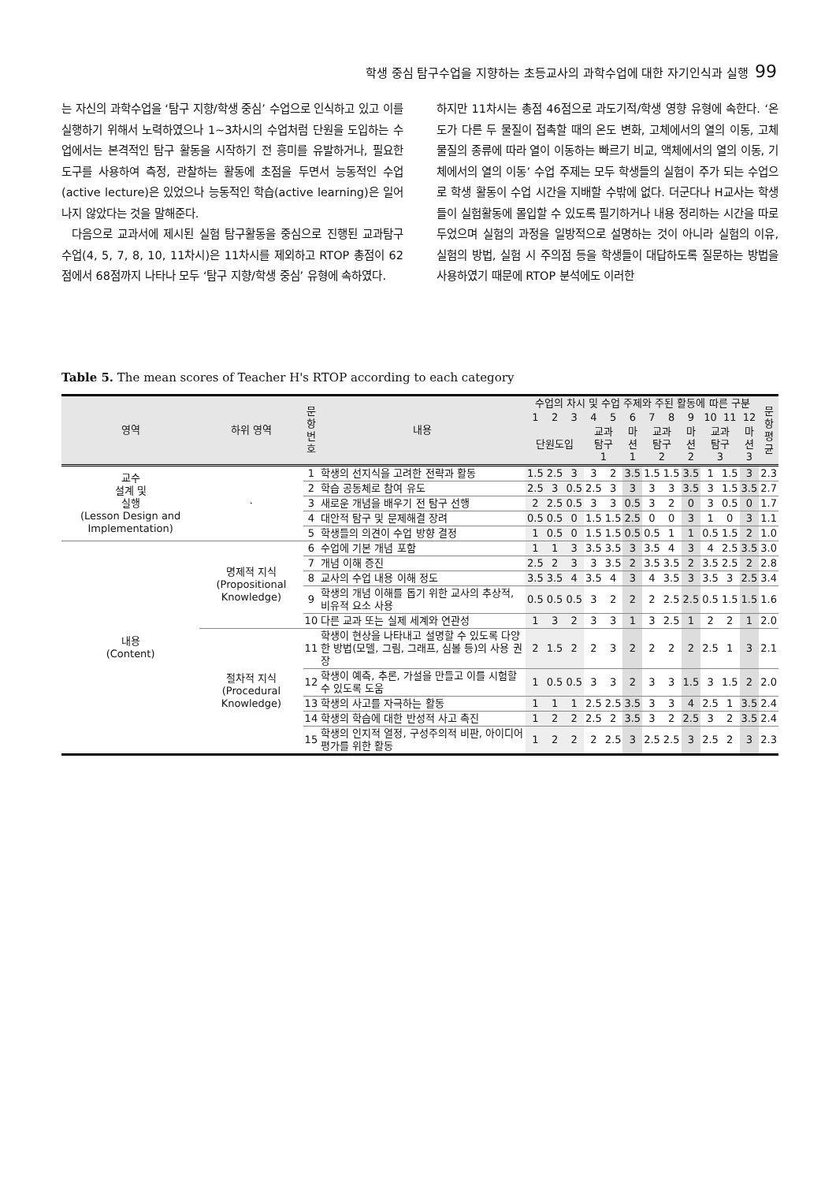학생 중심 탐구수업을 지향하는 초등교사의 과학수업에 대한 자기인식과 실행 99
는 자신의 과학수업을 ‘탐구 지향/학생 중심’ 수업으로 인식하고 있고 이를 실행하기 위해서 노력하였으나 1~3차시의 수업처럼 단원을 도입하는 수업에서는 본격적인 탐구 활동을 시작하기 전 흥미를 유발하거나, 필요한 도구를 사용하여 측정, 관찰하는 활동에 초점을 두면서 능동적인 수업(active lecture)은 있었으나 능동적인 학습(active learning)은 일어나지 않았다는 것을 말해준다.
다음으로 교과서에 제시된 실험 탐구활동을 중심으로 진행된 교과탐구 수업(4, 5, 7, 8, 10, 11차시)은 11차시를 제외하고 RTOP 총점이 62점에서 68점까지 나타나 모두 ‘탐구 지향/학생 중심’ 유형에 속하였다.
하지만 11차시는 총점 46점으로 과도기적/학생 영향 유형에 속한다. ‘온도가 다른 두 물질이 접촉할 때의 온도 변화, 고체에서의 열의 이동, 고체 물질의 종류에 따라 열이 이동하는 빠르기 비교, 액체에서의 열의 이동, 기체에서의 열의 이동’ 수업 주제는 모두 학생들의 실험이 주가 되는 수업으로 학생 활동이 수업 시간을 지배할 수밖에 없다. 더군다나 H교사는 학생들이 실험활동에 몰입할 수 있도록 필기하거나 내용 정리하는 시간을 따로 두었으며 실험의 과정을 일방적으로 설명하는 것이 아니라 실험의 이유, 실험의 방법, 실험 시 주의점 등을 학생들이 대답하도록 질문하는 방법을 사용하였기 때문에 RTOP 분석에도 이러한
Table 5. The mean scores of Teacher H's RTOP according to each category
| 영역 | 하위 영역 | 문 항 번 호 | 내용 | 수업의 차시 및 수업 주제와 주된 활동에 따른 구분 | | | | | | | | | | | | 문 항 평 균 |
| --- | --- | --- | --- | --- | --- | --- | --- | --- | --- | --- | --- | --- | --- | --- | --- | --- |
| | | | | 1 | 2 | 3 | 4 | 5 | 6 | 7 | 8 | 9 | 10 | 11 | 12 | |
| | | | | 단원도입 | | | 교과 탐구 1 | | 마 션 1 | 교과 탐구 2 | | 마 션 2 | 교과 탐구 3 | | 마 션 3 | |
| 교수 설계 및 실행 (Lesson Design and Implementation) | · | 1 | 학생의 선지식을 고려한 전략과 활동 | 1.5 | 2.5 | 3 | 3 | 2 | 3.5 | 1.5 | 1.5 | 3.5 | 1 | 1.5 | 3 | 2.3 |
| | | 2 | 학습 공동체로 참여 유도 | 2.5 | 3 | 0.5 | 2.5 | 3 | 3 | 3 | 3 | 3.5 | 3 | 1.5 | 3.5 | 2.7 |
| | | 3 | 새로운 개념을 배우기 전 탐구 선행 | 2 | 2.5 | 0.5 | 3 | 3 | 0.5 | 3 | 2 | 0 | 3 | 0.5 | 0 | 1.7 |
| | | 4 | 대안적 탐구 및 문제해결 장려 | 0.5 | 0.5 | 0 | 1.5 | 1.5 | 2.5 | 0 | 0 | 3 | 1 | 0 | 3 | 1.1 |
| | | 5 | 학생들의 의견이 수업 방향 결정 | 1 | 0.5 | 0 | 1.5 | 1.5 | 0.5 | 0.5 | 1 | 1 | 0.5 | 1.5 | 2 | 1.0 |
| 내용 (Content) | 명제적 지식 (Propositional Knowledge) | 6 | 수업에 기본 개념 포함 | 1 | 1 | 3 | 3.5 | 3.5 | 3 | 3.5 | 4 | 3 | 4 | 2.5 | 3.5 | 3.0 |
| | | 7 | 개념 이해 증진 | 2.5 | 2 | 3 | 3 | 3.5 | 2 | 3.5 | 3.5 | 2 | 3.5 | 2.5 | 2 | 2.8 |
| | | 8 | 교사의 수업 내용 이해 정도 | 3.5 | 3.5 | 4 | 3.5 | 4 | 3 | 4 | 3.5 | 3 | 3.5 | 3 | 2.5 | 3.4 |
| | | 9 | 학생의 개념 이해를 돕기 위한 교사의 추상적, 비유적 요소 사용 | 0.5 | 0.5 | 0.5 | 3 | 2 | 2 | 2 | 2.5 | 2.5 | 0.5 | 1.5 | 1.5 | 1.6 |
| | | 10 | 다른 교과 또는 실제 세계와 연관성 | 1 | 3 | 2 | 3 | 3 | 1 | 3 | 2.5 | 1 | 2 | 2 | 1 | 2.0 |
| | 절차적 지식 (Procedural Knowledge) | 11 | 학생이 현상을 나타내고 설명할 수 있도록 다양한 방법(모델, 그림, 그래프, 심볼 등)의 사용 권장 | 2 | 1.5 | 2 | 2 | 3 | 2 | 2 | 2 | 2 | 2.5 | 1 | 3 | 2.1 |
| | | 12 | 학생이 예측, 추론, 가설을 만들고 이를 시험할 수 있도록 도움 | 1 | 0.5 | 0.5 | 3 | 3 | 2 | 3 | 3 | 1.5 | 3 | 1.5 | 2 | 2.0 |
| | | 13 | 학생의 사고를 자극하는 활동 | 1 | 1 | 1 | 2.5 | 2.5 | 3.5 | 3 | 3 | 4 | 2.5 | 1 | 3.5 | 2.4 |
| | | 14 | 학생의 학습에 대한 반성적 사고 촉진 | 1 | 2 | 2 | 2.5 | 2 | 3.5 | 3 | 2 | 2.5 | 3 | 2 | 3.5 | 2.4 |
| | | 15 | 학생의 인지적 열정, 구성주의적 비판, 아이디어 평가를 위한 활동 | 1 | 2 | 2 | 2 | 2.5 | 3 | 2.5 | 2.5 | 3 | 2.5 | 2 | 3 | 2.3 |